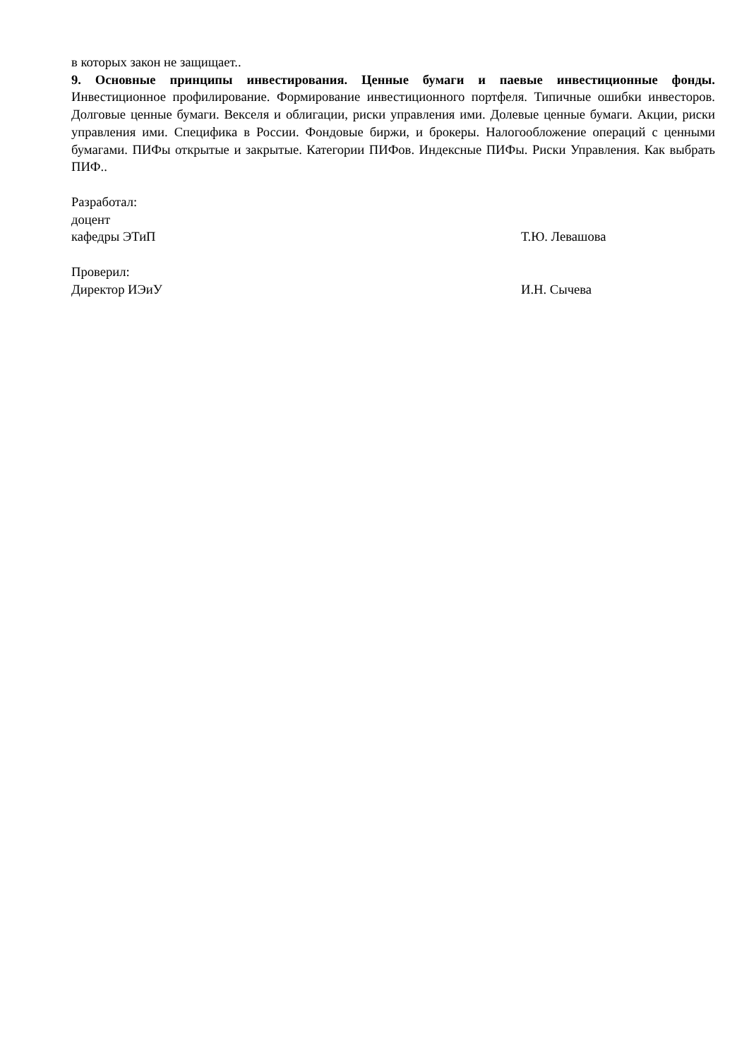в которых закон не защищает..
9. Основные принципы инвестирования. Ценные бумаги и паевые инвестиционные фонды. Инвестиционное профилирование. Формирование инвестиционного портфеля. Типичные ошибки инвесторов. Долговые ценные бумаги. Векселя и облигации, риски управления ими. Долевые ценные бумаги. Акции, риски управления ими. Специфика в России. Фондовые биржи, и брокеры. Налогообложение операций с ценными бумагами. ПИФы открытые и закрытые. Категории ПИФов. Индексные ПИФы. Риски Управления. Как выбрать ПИФ..
Разработал:
доцент
кафедры ЭТиП Т.Ю. Левашова
Проверил:
Директор ИЭиУ И.Н. Сычева